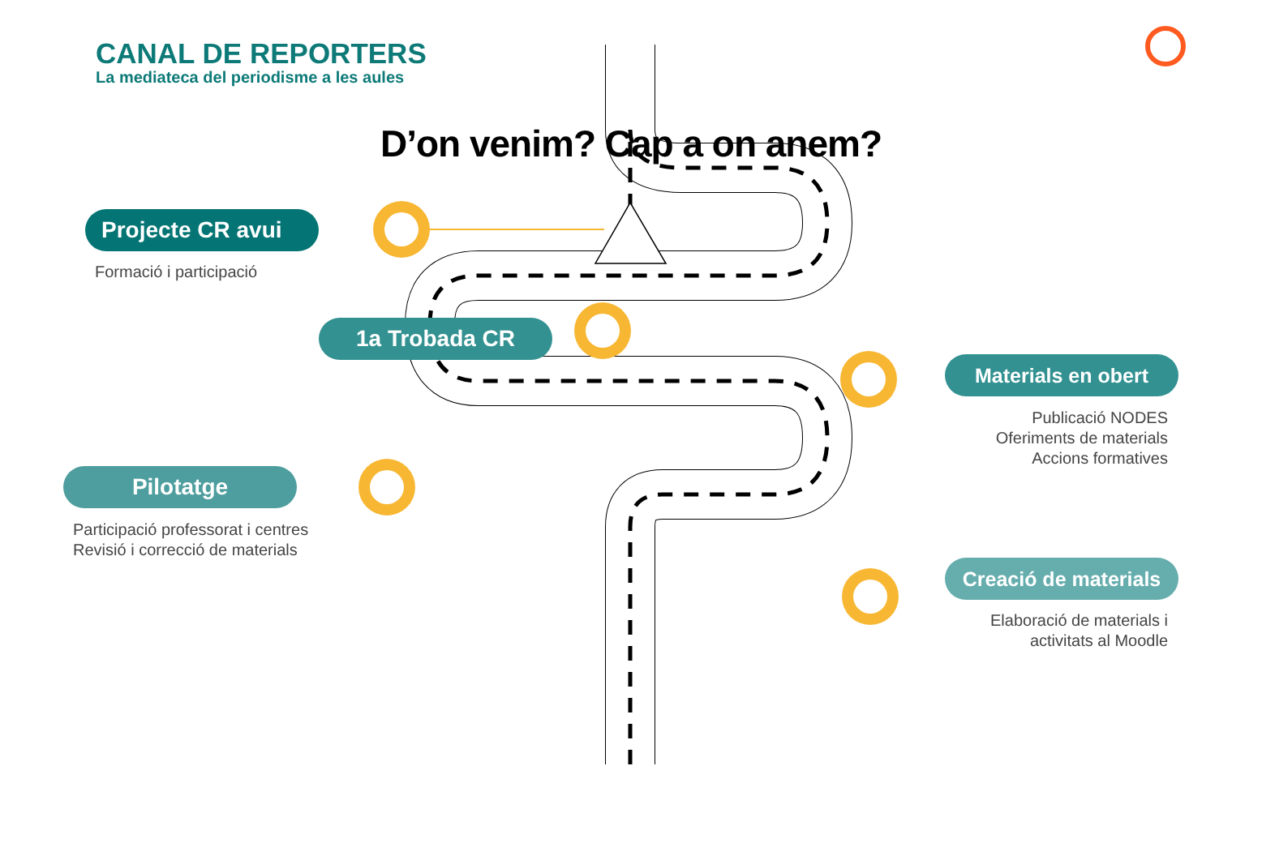CANAL DE REPORTERS
La mediateca del periodisme a les aules
D’on venim? Cap a on anem?
Projecte CR avui
Formació i participació
1a Trobada CR
Materials en obert
Publicació NODES
Oferiments de materials
Accions formatives
Pilotatge
Participació professorat i centres
Revisió i correcció de materials
Creació de materials
Elaboració de materials i
activitats al Moodle